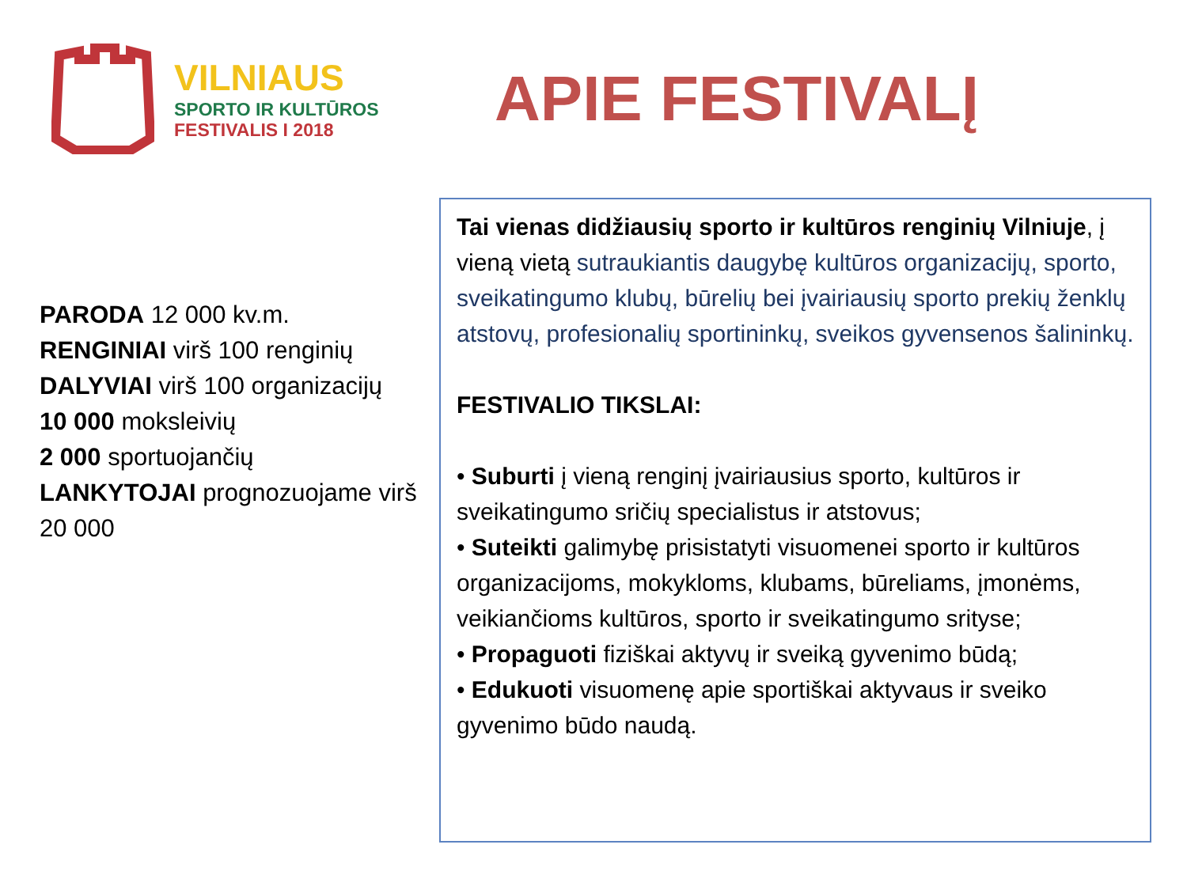VILNIAUS
SPORTO IR KULTŪROS
FESTIVALIS I 2018
APIE FESTIVALĮ
PARODA 12 000 kv.m.
RENGINIAI virš 100 renginių
DALYVIAI virš 100 organizacijų
10 000 moksleivių
2 000 sportuojančių
LANKYTOJAI prognozuojame virš 20 000
Tai vienas didžiausių sporto ir kultūros renginių Vilniuje, į vieną vietą sutraukiantis daugybę kultūros organizacijų, sporto, sveikatingumo klubų, būrelių bei įvairiausių sporto prekių ženklų atstovų, profesionalių sportininkų, sveikos gyvensenos šalininkų.
FESTIVALIO TIKSLAI:
• Suburti į vieną renginį įvairiausius sporto, kultūros ir sveikatingumo sričių specialistus ir atstovus;
• Suteikti galimybę prisistatyti visuomenei sporto ir kultūros organizacijoms, mokykloms, klubams, būreliams, įmonėms, veikiančioms kultūros, sporto ir sveikatingumo srityse;
• Propaguoti fiziškai aktyvų ir sveiką gyvenimo būdą;
• Edukuoti visuomenę apie sportiškai aktyvaus ir sveiko gyvenimo būdo naudą.